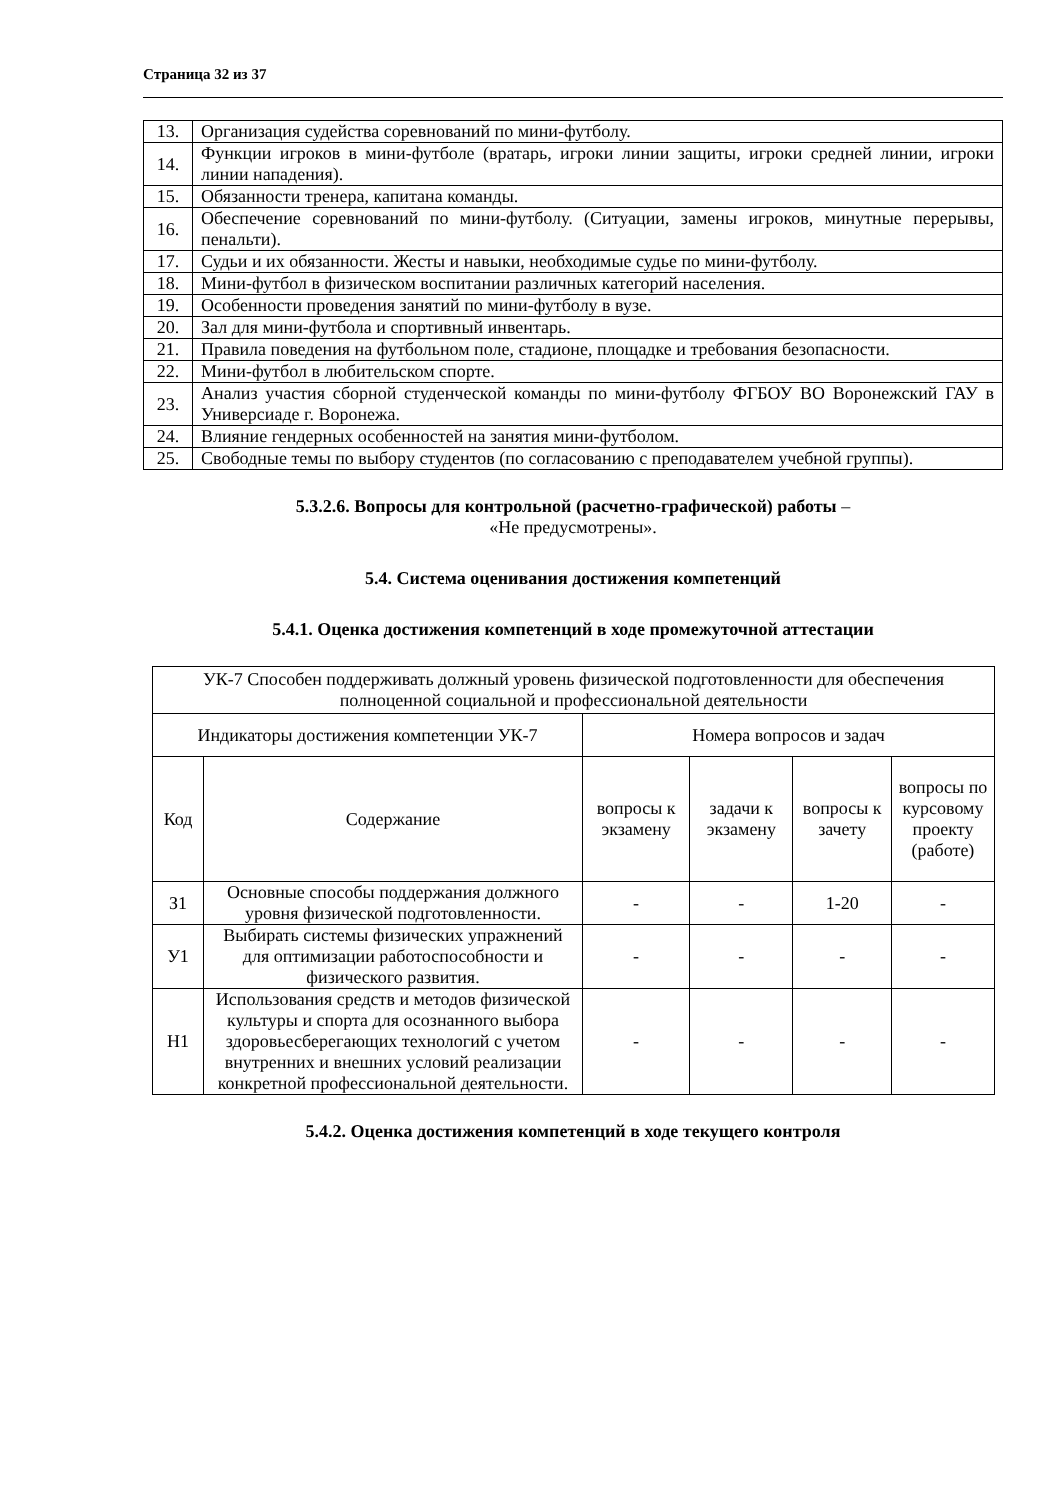Страница 32 из 37
| 13. | Организация судейства соревнований по мини-футболу. |
| 14. | Функции игроков в мини-футболе (вратарь, игроки линии защиты, игроки средней линии, игроки линии нападения). |
| 15. | Обязанности тренера, капитана команды. |
| 16. | Обеспечение соревнований по мини-футболу. (Ситуации, замены игроков, минутные перерывы, пенальти). |
| 17. | Судьи и их обязанности. Жесты и навыки, необходимые судье по мини-футболу. |
| 18. | Мини-футбол в физическом воспитании различных категорий населения. |
| 19. | Особенности проведения занятий по мини-футболу в вузе. |
| 20. | Зал для мини-футбола и спортивный инвентарь. |
| 21. | Правила поведения на футбольном поле, стадионе, площадке и требования безопасности. |
| 22. | Мини-футбол в любительском спорте. |
| 23. | Анализ участия сборной студенческой команды по мини-футболу ФГБОУ ВО Воронежский ГАУ в Универсиаде г. Воронежа. |
| 24. | Влияние гендерных особенностей на занятия мини-футболом. |
| 25. | Свободные темы по выбору студентов (по согласованию с преподавателем учебной группы). |
5.3.2.6. Вопросы для контрольной (расчетно-графической) работы –
«Не предусмотрены».
5.4. Система оценивания достижения компетенций
5.4.1. Оценка достижения компетенций в ходе промежуточной аттестации
| УК-7 Способен поддерживать должный уровень физической подготовленности для обеспечения полноценной социальной и профессиональной деятельности | | | | | |
| Индикаторы достижения компетенции УК-7 | | Номера вопросов и задач | | | |
| Код | Содержание | вопросы к экзамену | задачи к экзамену | вопросы к зачету | вопросы по курсовому проекту (работе) |
| З1 | Основные способы поддержания должного уровня физической подготовленности. | - | - | 1-20 | - |
| У1 | Выбирать системы физических упражнений для оптимизации работоспособности и физического развития. | - | - | - | - |
| Н1 | Использования средств и методов физической культуры и спорта для осознанного выбора здоровьесберегающих технологий с учетом внутренних и внешних условий реализации конкретной профессиональной деятельности. | - | - | - | - |
5.4.2. Оценка достижения компетенций в ходе текущего контроля